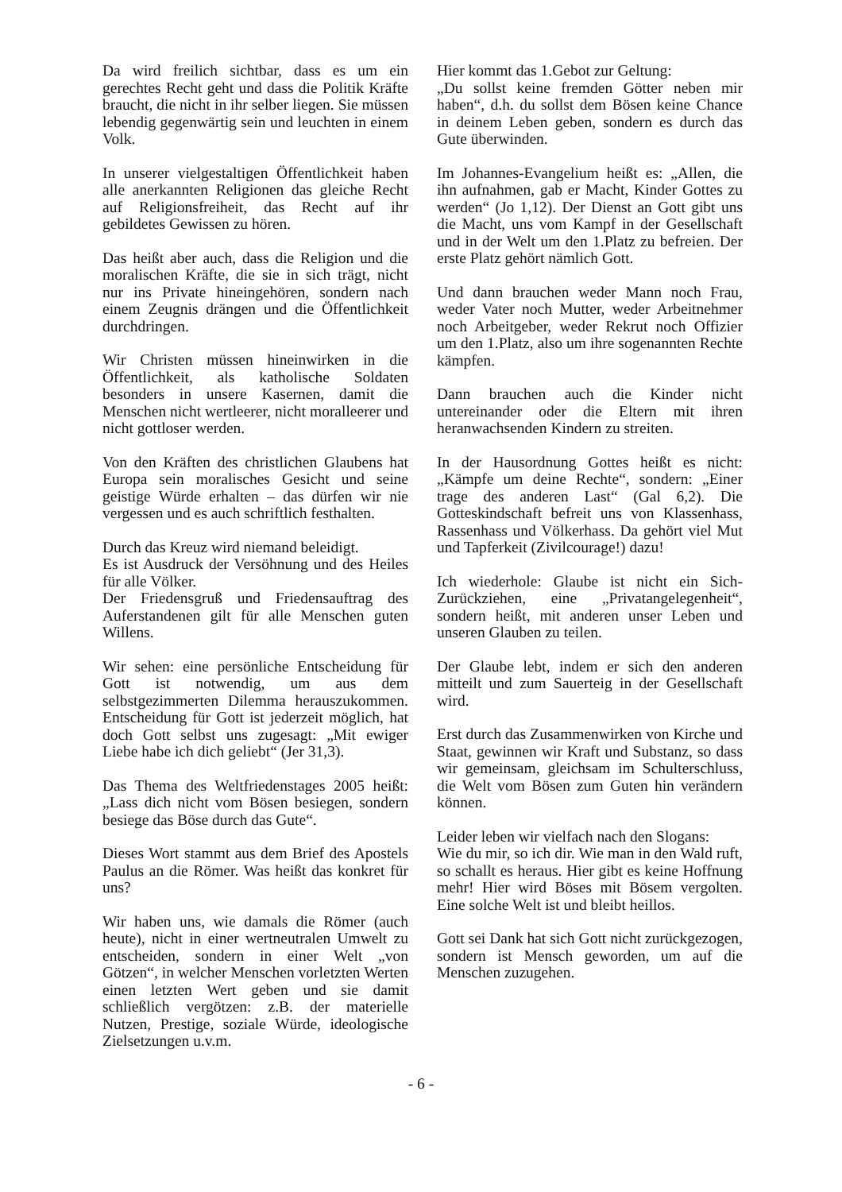Da wird freilich sichtbar, dass es um ein gerechtes Recht geht und dass die Politik Kräfte braucht, die nicht in ihr selber liegen. Sie müssen lebendig gegenwärtig sein und leuchten in einem Volk.
In unserer vielgestaltigen Öffentlichkeit haben alle anerkannten Religionen das gleiche Recht auf Religionsfreiheit, das Recht auf ihr gebildetes Gewissen zu hören.
Das heißt aber auch, dass die Religion und die moralischen Kräfte, die sie in sich trägt, nicht nur ins Private hineingehören, sondern nach einem Zeugnis drängen und die Öffentlichkeit durchdringen.
Wir Christen müssen hineinwirken in die Öffentlichkeit, als katholische Soldaten besonders in unsere Kasernen, damit die Menschen nicht wertleerer, nicht moralleerer und nicht gottloser werden.
Von den Kräften des christlichen Glaubens hat Europa sein moralisches Gesicht und seine geistige Würde erhalten – das dürfen wir nie vergessen und es auch schriftlich festhalten.
Durch das Kreuz wird niemand beleidigt.
Es ist Ausdruck der Versöhnung und des Heiles für alle Völker.
Der Friedensgruß und Friedensauftrag des Auferstandenen gilt für alle Menschen guten Willens.
Wir sehen: eine persönliche Entscheidung für Gott ist notwendig, um aus dem selbstgezimmerten Dilemma herauszukommen. Entscheidung für Gott ist jederzeit möglich, hat doch Gott selbst uns zugesagt: „Mit ewiger Liebe habe ich dich geliebt“ (Jer 31,3).
Das Thema des Weltfriedenstages 2005 heißt: „Lass dich nicht vom Bösen besiegen, sondern besiege das Böse durch das Gute“.
Dieses Wort stammt aus dem Brief des Apostels Paulus an die Römer. Was heißt das konkret für uns?
Wir haben uns, wie damals die Römer (auch heute), nicht in einer wertneutralen Umwelt zu entscheiden, sondern in einer Welt „von Götzen“, in welcher Menschen vorletzten Werten einen letzten Wert geben und sie damit schließlich vergötzen: z.B. der materielle Nutzen, Prestige, soziale Würde, ideologische Zielsetzungen u.v.m.
Hier kommt das 1.Gebot zur Geltung:
„Du sollst keine fremden Götter neben mir haben“, d.h. du sollst dem Bösen keine Chance in deinem Leben geben, sondern es durch das Gute überwinden.
Im Johannes-Evangelium heißt es: „Allen, die ihn aufnahmen, gab er Macht, Kinder Gottes zu werden“ (Jo 1,12). Der Dienst an Gott gibt uns die Macht, uns vom Kampf in der Gesellschaft und in der Welt um den 1.Platz zu befreien. Der erste Platz gehört nämlich Gott.
Und dann brauchen weder Mann noch Frau, weder Vater noch Mutter, weder Arbeitnehmer noch Arbeitgeber, weder Rekrut noch Offizier um den 1.Platz, also um ihre sogenannten Rechte kämpfen.
Dann brauchen auch die Kinder nicht untereinander oder die Eltern mit ihren heranwachsenden Kindern zu streiten.
In der Hausordnung Gottes heißt es nicht: „Kämpfe um deine Rechte“, sondern: „Einer trage des anderen Last“ (Gal 6,2). Die Gotteskindschaft befreit uns von Klassenhass, Rassenhass und Völkerhass. Da gehört viel Mut und Tapferkeit (Zivilcourage!) dazu!
Ich wiederhole: Glaube ist nicht ein Sich-Zurückziehen, eine „Privatangelegenheit“, sondern heißt, mit anderen unser Leben und unseren Glauben zu teilen.
Der Glaube lebt, indem er sich den anderen mitteilt und zum Sauerteig in der Gesellschaft wird.
Erst durch das Zusammenwirken von Kirche und Staat, gewinnen wir Kraft und Substanz, so dass wir gemeinsam, gleichsam im Schulterschluss, die Welt vom Bösen zum Guten hin verändern können.
Leider leben wir vielfach nach den Slogans:
Wie du mir, so ich dir. Wie man in den Wald ruft, so schallt es heraus. Hier gibt es keine Hoffnung mehr! Hier wird Böses mit Bösem vergolten. Eine solche Welt ist und bleibt heillos.
Gott sei Dank hat sich Gott nicht zurückgezogen, sondern ist Mensch geworden, um auf die Menschen zuzugehen.
- 6 -